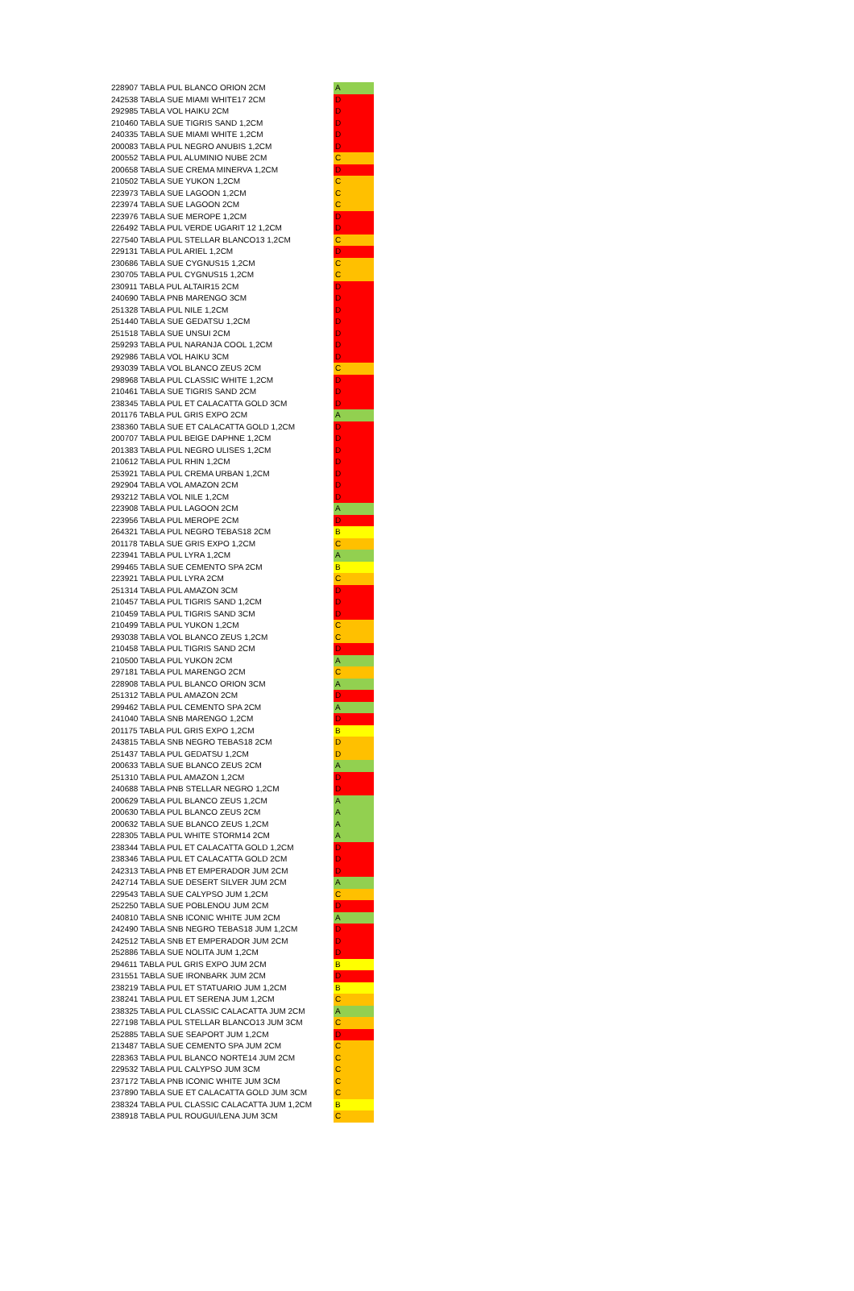| 228907 TABLA PUL BLANCO ORION 2CM | A |
| 242538 TABLA SUE MIAMI WHITE17 2CM | D |
| 292985 TABLA VOL HAIKU 2CM | D |
| 210460 TABLA SUE TIGRIS SAND 1,2CM | D |
| 240335 TABLA SUE MIAMI WHITE 1,2CM | D |
| 200083 TABLA PUL NEGRO ANUBIS 1,2CM | D |
| 200552 TABLA PUL ALUMINIO NUBE 2CM | C |
| 200658 TABLA SUE CREMA MINERVA 1,2CM | D |
| 210502 TABLA SUE YUKON 1,2CM | C |
| 223973 TABLA SUE LAGOON 1,2CM | C |
| 223974 TABLA SUE LAGOON 2CM | C |
| 223976 TABLA SUE MEROPE 1,2CM | D |
| 226492 TABLA PUL VERDE UGARIT 12 1,2CM | D |
| 227540 TABLA PUL STELLAR BLANCO13 1,2CM | C |
| 229131 TABLA PUL ARIEL 1,2CM | D |
| 230686 TABLA SUE CYGNUS15 1,2CM | C |
| 230705 TABLA PUL CYGNUS15 1,2CM | C |
| 230911 TABLA PUL ALTAIR15 2CM | D |
| 240690 TABLA PNB MARENGO 3CM | D |
| 251328 TABLA PUL NILE 1,2CM | D |
| 251440 TABLA SUE GEDATSU 1,2CM | D |
| 251518 TABLA SUE UNSUI 2CM | D |
| 259293 TABLA PUL NARANJA COOL 1,2CM | D |
| 292986 TABLA VOL HAIKU 3CM | D |
| 293039 TABLA VOL BLANCO ZEUS 2CM | C |
| 298968 TABLA PUL CLASSIC WHITE 1,2CM | D |
| 210461 TABLA SUE TIGRIS SAND 2CM | D |
| 238345 TABLA PUL ET CALACATTA GOLD 3CM | D |
| 201176 TABLA PUL GRIS EXPO 2CM | A |
| 238360 TABLA SUE ET CALACATTA GOLD 1,2CM | D |
| 200707 TABLA PUL BEIGE DAPHNE 1,2CM | D |
| 201383 TABLA PUL NEGRO ULISES 1,2CM | D |
| 210612 TABLA PUL RHIN 1,2CM | D |
| 253921 TABLA PUL CREMA URBAN 1,2CM | D |
| 292904 TABLA VOL AMAZON 2CM | D |
| 293212 TABLA VOL NILE 1,2CM | D |
| 223908 TABLA PUL LAGOON 2CM | A |
| 223956 TABLA PUL MEROPE 2CM | D |
| 264321 TABLA PUL NEGRO TEBAS18 2CM | B |
| 201178 TABLA SUE GRIS EXPO 1,2CM | C |
| 223941 TABLA PUL LYRA 1,2CM | A |
| 299465 TABLA SUE CEMENTO SPA 2CM | B |
| 223921 TABLA PUL LYRA 2CM | C |
| 251314 TABLA PUL AMAZON 3CM | D |
| 210457 TABLA PUL TIGRIS SAND 1,2CM | D |
| 210459 TABLA PUL TIGRIS SAND 3CM | D |
| 210499 TABLA PUL YUKON 1,2CM | C |
| 293038 TABLA VOL BLANCO ZEUS 1,2CM | C |
| 210458 TABLA PUL TIGRIS SAND 2CM | D |
| 210500 TABLA PUL YUKON 2CM | A |
| 297181 TABLA PUL MARENGO 2CM | C |
| 228908 TABLA PUL BLANCO ORION 3CM | A |
| 251312 TABLA PUL AMAZON 2CM | D |
| 299462 TABLA PUL CEMENTO SPA 2CM | A |
| 241040 TABLA SNB MARENGO 1,2CM | D |
| 201175 TABLA PUL GRIS EXPO 1,2CM | B |
| 243815 TABLA SNB NEGRO TEBAS18 2CM | D |
| 251437 TABLA PUL GEDATSU 1,2CM | D |
| 200633 TABLA SUE BLANCO ZEUS 2CM | A |
| 251310 TABLA PUL AMAZON 1,2CM | D |
| 240688 TABLA PNB STELLAR NEGRO 1,2CM | D |
| 200629 TABLA PUL BLANCO ZEUS 1,2CM | A |
| 200630 TABLA PUL BLANCO ZEUS 2CM | A |
| 200632 TABLA SUE BLANCO ZEUS 1,2CM | A |
| 228305 TABLA PUL WHITE STORM14 2CM | A |
| 238344 TABLA PUL ET CALACATTA GOLD 1,2CM | D |
| 238346 TABLA PUL ET CALACATTA GOLD 2CM | D |
| 242313 TABLA PNB ET EMPERADOR JUM 2CM | D |
| 242714 TABLA SUE DESERT SILVER JUM 2CM | A |
| 229543 TABLA SUE CALYPSO JUM 1,2CM | C |
| 252250 TABLA SUE POBLENOU JUM 2CM | D |
| 240810 TABLA SNB ICONIC WHITE JUM 2CM | A |
| 242490 TABLA SNB NEGRO TEBAS18 JUM 1,2CM | D |
| 242512 TABLA SNB ET EMPERADOR JUM 2CM | D |
| 252886 TABLA SUE NOLITA JUM 1,2CM | D |
| 294611 TABLA PUL GRIS EXPO JUM 2CM | B |
| 231551 TABLA SUE IRONBARK JUM 2CM | D |
| 238219 TABLA PUL ET STATUARIO JUM 1,2CM | B |
| 238241 TABLA PUL ET SERENA JUM 1,2CM | C |
| 238325 TABLA PUL CLASSIC CALACATTA JUM 2CM | A |
| 227198 TABLA PUL STELLAR BLANCO13 JUM 3CM | C |
| 252885 TABLA SUE SEAPORT JUM 1,2CM | D |
| 213487 TABLA SUE CEMENTO SPA JUM 2CM | C |
| 228363 TABLA PUL BLANCO NORTE14 JUM 2CM | C |
| 229532 TABLA PUL CALYPSO JUM 3CM | C |
| 237172 TABLA PNB ICONIC WHITE JUM 3CM | C |
| 237890 TABLA SUE ET CALACATTA GOLD JUM 3CM | C |
| 238324 TABLA PUL CLASSIC CALACATTA JUM 1,2CM | B |
| 238918 TABLA PUL ROUGUI/LENA JUM 3CM | C |